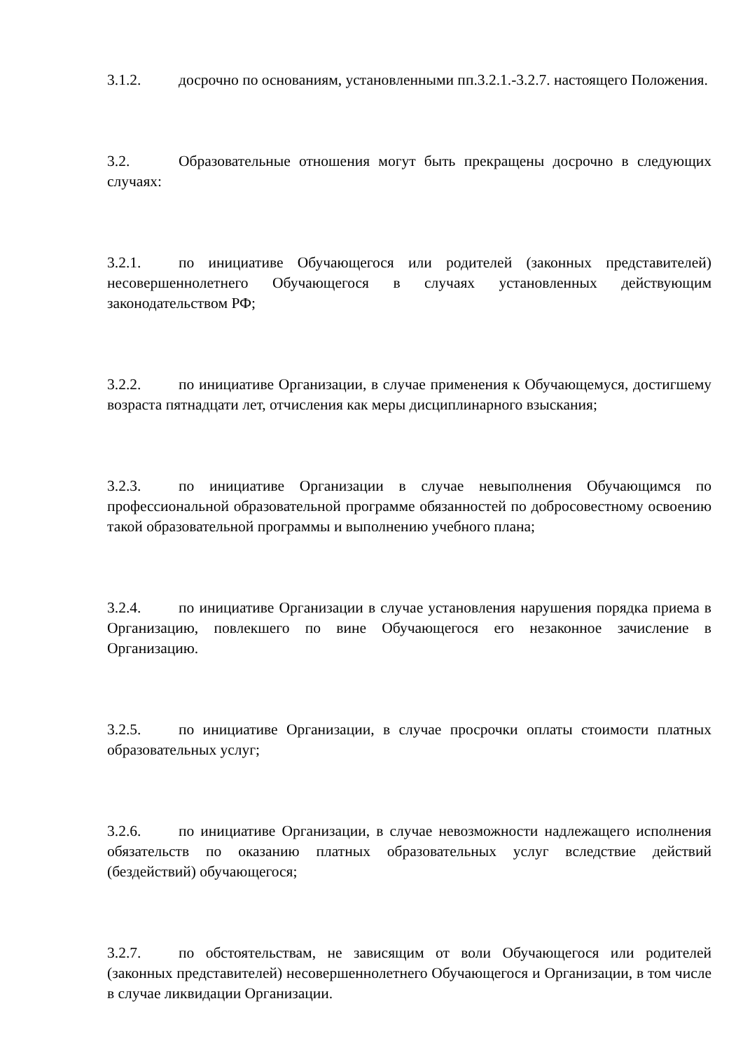3.1.2. досрочно по основаниям, установленными пп.3.2.1.-3.2.7. настоящего Положения.
3.2. Образовательные отношения могут быть прекращены досрочно в следующих случаях:
3.2.1. по инициативе Обучающегося или родителей (законных представителей) несовершеннолетнего Обучающегося в случаях установленных действующим законодательством РФ;
3.2.2. по инициативе Организации, в случае применения к Обучающемуся, достигшему возраста пятнадцати лет, отчисления как меры дисциплинарного взыскания;
3.2.3. по инициативе Организации в случае невыполнения Обучающимся по профессиональной образовательной программе обязанностей по добросовестному освоению такой образовательной программы и выполнению учебного плана;
3.2.4. по инициативе Организации в случае установления нарушения порядка приема в Организацию, повлекшего по вине Обучающегося его незаконное зачисление в Организацию.
3.2.5. по инициативе Организации, в случае просрочки оплаты стоимости платных образовательных услуг;
3.2.6. по инициативе Организации, в случае невозможности надлежащего исполнения обязательств по оказанию платных образовательных услуг вследствие действий (бездействий) обучающегося;
3.2.7. по обстоятельствам, не зависящим от воли Обучающегося или родителей (законных представителей) несовершеннолетнего Обучающегося и Организации, в том числе в случае ликвидации Организации.